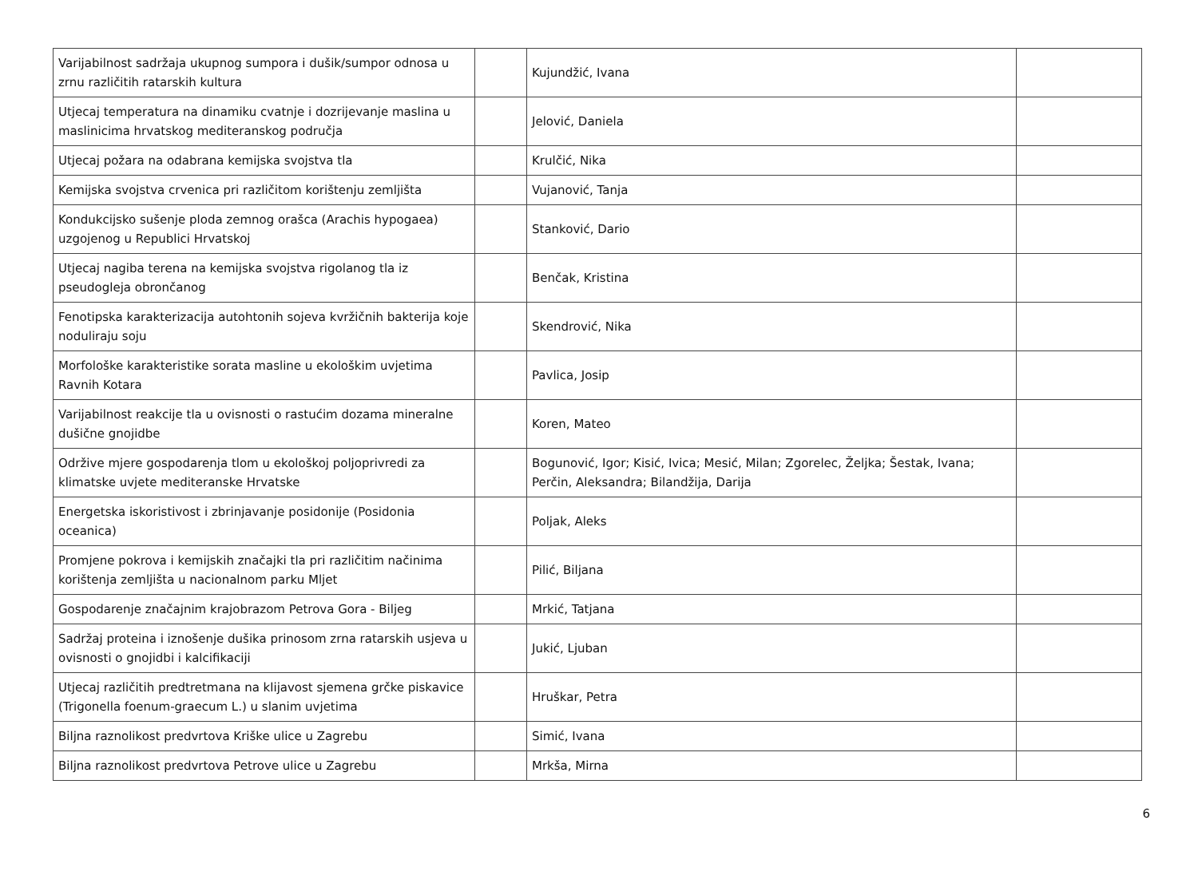| Varijabilnost sadržaja ukupnog sumpora i dušik/sumpor odnosa u zrnu različitih ratarskih kultura | | Kujundžić, Ivana | |
| Utjecaj temperatura na dinamiku cvatnje i dozrijevanje maslina u maslinicima hrvatskog mediteranskog područja | | Jelović, Daniela | |
| Utjecaj požara na odabrana kemijska svojstva tla | | Krulčić, Nika | |
| Kemijska svojstva crvenica pri različitom korištenju zemljišta | | Vujanović, Tanja | |
| Kondukcijsko sušenje ploda zemnog orašca (Arachis hypogaea) uzgojenog u Republici Hrvatskoj | | Stanković, Dario | |
| Utjecaj nagiba terena na kemijska svojstva rigolanog tla iz pseudogleja obrončanog | | Benčak, Kristina | |
| Fenotipska karakterizacija autohtonih sojeva kvržičnih bakterija koje noduliraju soju | | Skendrović, Nika | |
| Morfološke karakteristike sorata masline u ekološkim uvjetima Ravnih Kotara | | Pavlica, Josip | |
| Varijabilnost reakcije tla u ovisnosti o rastućim dozama mineralne dušične gnojidbe | | Koren, Mateo | |
| Održive mjere gospodarenja tlom u ekološkoj poljoprivredi za klimatske uvjete mediteranske Hrvatske | | Bogunović, Igor; Kisić, Ivica; Mesić, Milan; Zgorelec, Željka; Šestak, Ivana; Perčin, Aleksandra; Bilandžija, Darija | |
| Energetska iskoristivost i zbrinjavanje posidonije (Posidonia oceanica) | | Poljak, Aleks | |
| Promjene pokrova i kemijskih značajki tla pri različitim načinima korištenja zemljišta u nacionalnom parku Mljet | | Pilić, Biljana | |
| Gospodarenje značajnim krajobrazom Petrova Gora - Biljeg | | Mrkić, Tatjana | |
| Sadržaj proteina i iznošenje dušika prinosom zrna ratarskih usjeva u ovisnosti o gnojidbi i kalcifikaciji | | Jukić, Ljuban | |
| Utjecaj različitih predtretmana na klijavost sjemena grčke piskavice (Trigonella foenum-graecum L.) u slanim uvjetima | | Hruškar, Petra | |
| Biljna raznolikost predvrtova Kriške ulice u Zagrebu | | Simić, Ivana | |
| Biljna raznolikost predvrtova Petrove ulice u Zagrebu | | Mrkša, Mirna | |
6